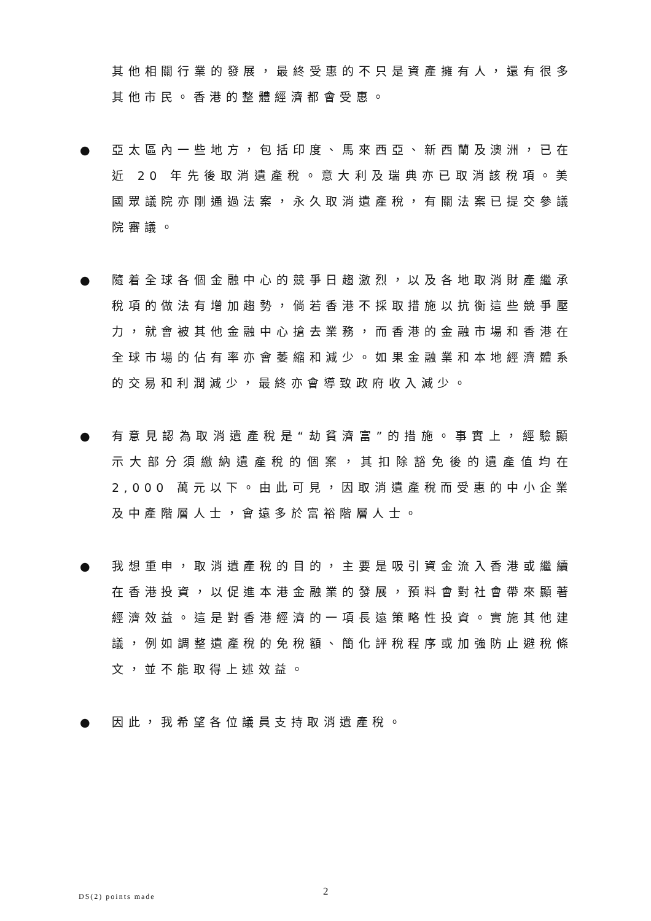其他相關行業的發展，最終受惠的不只是資產擁有人，還有很多其他市民。香港的整體經濟都會受惠。
● 亞太區內一些地方，包括印度、馬來西亞、新西蘭及澳洲，已在近 20 年先後取消遺產稅。意大利及瑞典亦已取消該稅項。美國眾議院亦剛通過法案，永久取消遺產稅，有關法案已提交參議院審議。
● 隨着全球各個金融中心的競爭日趨激烈，以及各地取消財產繼承稅項的做法有增加趨勢，倘若香港不採取措施以抗衡這些競爭壓力，就會被其他金融中心搶去業務，而香港的金融市場和香港在全球市場的佔有率亦會萎縮和減少。如果金融業和本地經濟體系的交易和利潤減少，最終亦會導致政府收入減少。
● 有意見認為取消遺產稅是“劫貧濟富”的措施。事實上，經驗顯示大部分須繳納遺產稅的個案，其扣除豁免後的遺產值均在 2,000 萬元以下。由此可見，因取消遺產稅而受惠的中小企業及中產階層人士，會遠多於富裕階層人士。
● 我想重申，取消遺產稅的目的，主要是吸引資金流入香港或繼續在香港投資，以促進本港金融業的發展，預料會對社會帶來顯著經濟效益。這是對香港經濟的一項長遠策略性投資。實施其他建議，例如調整遺產稅的免稅額、簡化評稅程序或加強防止避稅條文，並不能取得上述效益。
● 因此，我希望各位議員支持取消遺產稅。
DS(2) points made 2